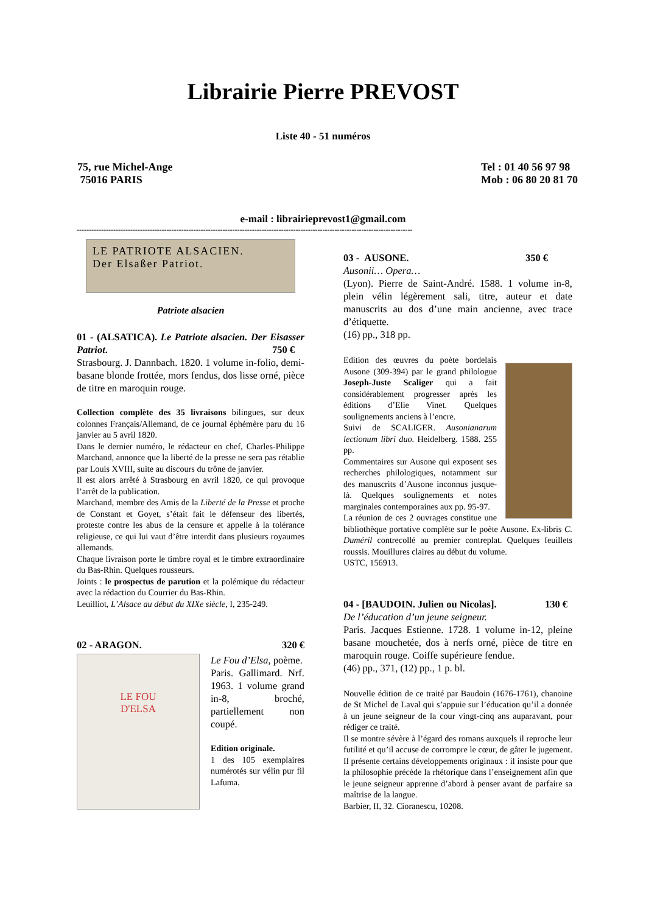Librairie Pierre PREVOST
Liste 40 - 51 numéros
75, rue Michel-Ange
75016 PARIS
Tel : 01 40 56 97 98
Mob : 06 80 20 81 70
e-mail : librairieprevost1@gmail.com
------------------------------------------------------------------------------------------------------------------------------------------
LE PATRIOTE ALSACIEN.
Der Elsaßer Patriot.
Patriote alsacien
01 - (ALSATICA). Le Patriote alsacien. Der Eisasser Patriot. 750 €
Strasbourg. J. Dannbach. 1820. 1 volume in-folio, demi-basane blonde frottée, mors fendus, dos lisse orné, pièce de titre en maroquin rouge.
Collection complète des 35 livraisons bilingues, sur deux colonnes Français/Allemand, de ce journal éphémère paru du 16 janvier au 5 avril 1820.
Dans le dernier numéro, le rédacteur en chef, Charles-Philippe Marchand, annonce que la liberté de la presse ne sera pas rétablie par Louis XVIII, suite au discours du trône de janvier.
Il est alors arrêté à Strasbourg en avril 1820, ce qui provoque l’arrêt de la publication.
Marchand, membre des Amis de la Liberté de la Presse et proche de Constant et Goyet, s’était fait le défenseur des libertés, proteste contre les abus de la censure et appelle à la tolérance religieuse, ce qui lui vaut d’être interdit dans plusieurs royaumes allemands.
Chaque livraison porte le timbre royal et le timbre extraordinaire du Bas-Rhin. Quelques rousseurs.
Joints : le prospectus de parution et la polémique du rédacteur avec la rédaction du Courrier du Bas-Rhin.
Leuilliot, L’Alsace au début du XIXe siècle, I, 235-249.
02 - ARAGON. 320 €
LE FOU
D'ELSA
Le Fou d’Elsa, poème.
Paris. Gallimard. Nrf. 1963. 1 volume grand in-8, broché, partiellement non coupé.
Edition originale.
1 des 105 exemplaires numérotés sur vélin pur fil Lafuma.
03 - AUSONE. 350 €
Ausonii… Opera…
(Lyon). Pierre de Saint-André. 1588. 1 volume in-8, plein vélin légèrement sali, titre, auteur et date manuscrits au dos d’une main ancienne, avec trace d’étiquette.
(16) pp., 318 pp.
Edition des œuvres du poète bordelais Ausone (309-394) par le grand philologue Joseph-Juste Scaliger qui a fait considérablement progresser après les éditions d’Elie Vinet. Quelques soulignements anciens à l’encre.
Suivi de SCALIGER. Ausonianarum lectionum libri duo. Heidelberg. 1588. 255 pp.
Commentaires sur Ausone qui exposent ses recherches philologiques, notamment sur des manuscrits d’Ausone inconnus jusque-là. Quelques soulignements et notes marginales contemporaines aux pp. 95-97.
La réunion de ces 2 ouvrages constitue une bibliothèque portative complète sur le poète Ausone. Ex-libris C. Duméril contrecollé au premier contreplat. Quelques feuillets roussis. Mouillures claires au début du volume.
USTC, 156913.
04 - [BAUDOIN. Julien ou Nicolas]. 130 €
De l’éducation d’un jeune seigneur.
Paris. Jacques Estienne. 1728. 1 volume in-12, pleine basane mouchetée, dos à nerfs orné, pièce de titre en maroquin rouge. Coiffe supérieure fendue.
(46) pp., 371, (12) pp., 1 p. bl.
Nouvelle édition de ce traité par Baudoin (1676-1761), chanoine de St Michel de Laval qui s’appuie sur l’éducation qu’il a donnée à un jeune seigneur de la cour vingt-cinq ans auparavant, pour rédiger ce traité.
Il se montre sévère à l’égard des romans auxquels il reproche leur futilité et qu’il accuse de corrompre le cœur, de gâter le jugement. Il présente certains développements originaux : il insiste pour que la philosophie précède la rhétorique dans l’enseignement afin que le jeune seigneur apprenne d’abord à penser avant de parfaire sa maîtrise de la langue.
Barbier, II, 32. Cioranescu, 10208.